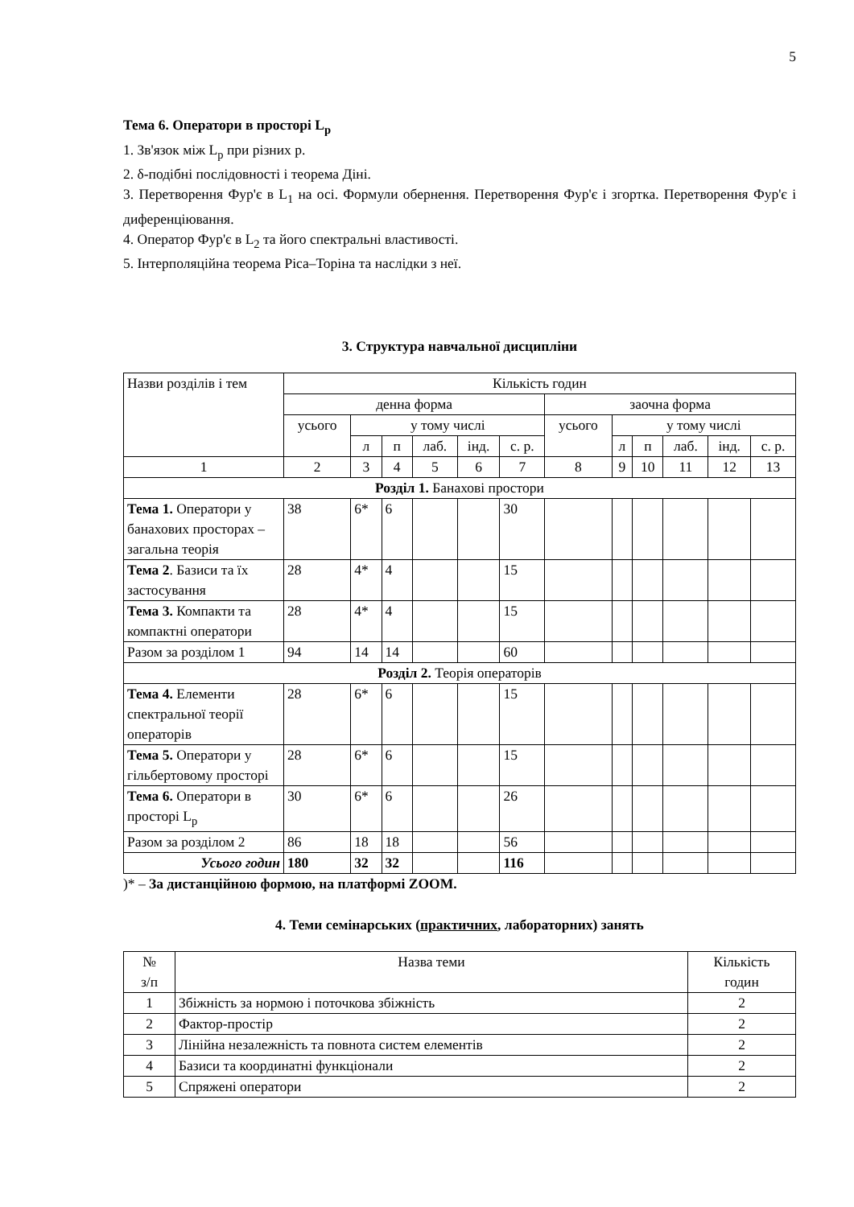5
Тема 6. Оператори в просторі L<sub>p</sub>
1. Зв'язок між L<sub>p</sub> при різних p.
2. δ-подібні послідовності і теорема Діні.
3. Перетворення Фур'є в L<sub>1</sub> на осі. Формули обернення. Перетворення Фур'є і згортка. Перетворення Фур'є і диференціювання.
4. Оператор Фур'є в L<sub>2</sub> та його спектральні властивості.
5. Інтерполяційна теорема Ріса–Торіна та наслідки з неї.
3. Структура навчальної дисципліни
| Назви розділів і тем | Кількість годин | | | | | | | | | | | |
| --- | --- | --- | --- | --- | --- | --- | --- | --- | --- | --- | --- | --- |
| | денна форма | | | | | | заочна форма | | | | | |
| | усього | у тому числі | | | | | усього | у тому числі | | | | |
| | | л | п | лаб. | інд. | с. р. | | л | п | лаб. | інд. | с. р. |
| 1 | 2 | 3 | 4 | 5 | 6 | 7 | 8 | 9 | 10 | 11 | 12 | 13 |
| Розділ 1. Банахові простори | | | | | | | | | | | | |
| Тема 1. Оператори у банахових просторах – загальна теорія | 38 | 6* | 6 | | | 30 | | | | | | |
| Тема 2 . Базиси та їх застосування | 28 | 4* | 4 | | | 15 | | | | | | |
| Тема 3. Компакти та компактні оператори | 28 | 4* | 4 | | | 15 | | | | | | |
| Разом за розділом 1 | 94 | 14 | 14 | | | 60 | | | | | | |
| Розділ 2. Теорія операторів | | | | | | | | | | | | |
| Тема 4. Елементи спектральної теорії операторів | 28 | 6* | 6 | | | 15 | | | | | | |
| Тема 5. Оператори у гільбертовому просторі | 28 | 6* | 6 | | | 15 | | | | | | |
| Тема 6. Оператори в просторі L<sub>p</sub> | 30 | 6* | 6 | | | 26 | | | | | | |
| Разом за розділом 2 | 86 | 18 | 18 | | | 56 | | | | | | |
| Усього годин | 180 | 32 | 32 | | | 116 | | | | | | |
)* – За дистанційною формою, на платформі ZOOM.
4. Теми семінарських (практичних, лабораторних) занять
| № з/п | Назва теми | Кількість годин |
| --- | --- | --- |
| 1 | Збіжність за нормою і поточкова збіжність | 2 |
| 2 | Фактор-простір | 2 |
| 3 | Лінійна незалежність та повнота систем елементів | 2 |
| 4 | Базиси та координатні функціонали | 2 |
| 5 | Спряжені оператори | 2 |